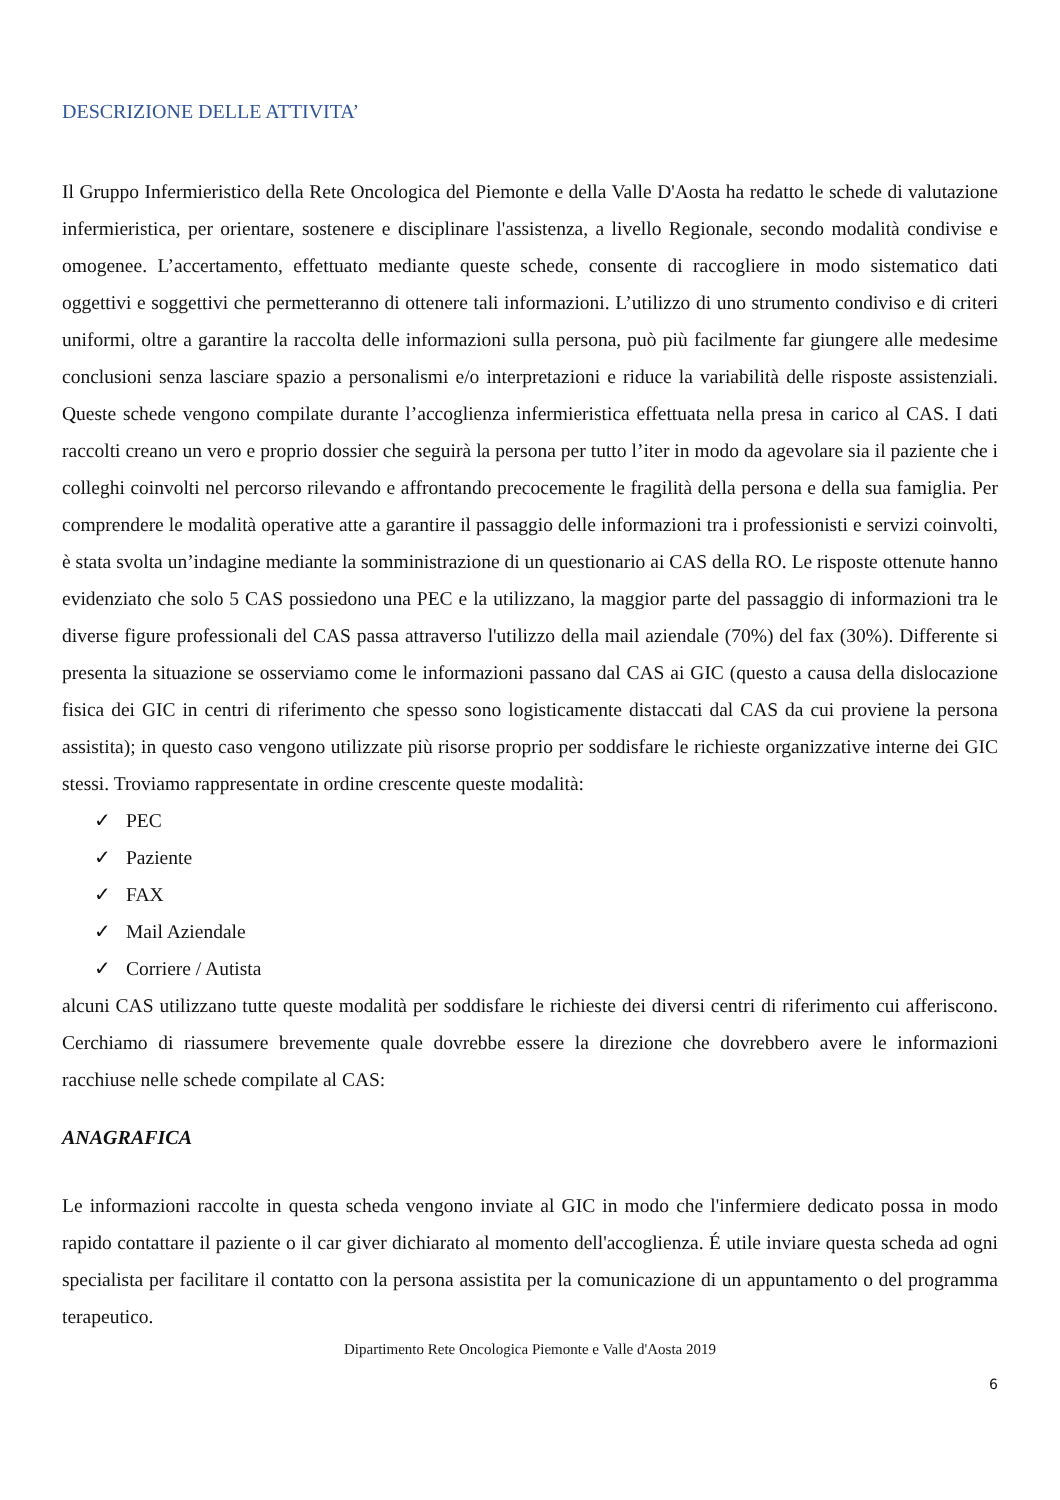DESCRIZIONE DELLE ATTIVITA’
Il Gruppo Infermieristico della Rete Oncologica del Piemonte e della Valle D'Aosta ha redatto le schede di valutazione infermieristica, per orientare, sostenere e disciplinare l'assistenza, a livello Regionale, secondo modalità condivise e omogenee. L’accertamento, effettuato mediante queste schede, consente di raccogliere in modo sistematico dati oggettivi e soggettivi che permetteranno di ottenere tali informazioni. L’utilizzo di uno strumento condiviso e di criteri uniformi, oltre a garantire la raccolta delle informazioni sulla persona, può più facilmente far giungere alle medesime conclusioni senza lasciare spazio a personalismi e/o interpretazioni e riduce la variabilità delle risposte assistenziali. Queste schede vengono compilate durante l’accoglienza infermieristica effettuata nella presa in carico al CAS. I dati raccolti creano un vero e proprio dossier che seguirà la persona per tutto l’iter in modo da agevolare sia il paziente che i colleghi coinvolti nel percorso rilevando e affrontando precocemente le fragilità della persona e della sua famiglia. Per comprendere le modalità operative atte a garantire il passaggio delle informazioni tra i professionisti e servizi coinvolti, è stata svolta un’indagine mediante la somministrazione di un questionario ai CAS della RO. Le risposte ottenute hanno evidenziato che solo 5 CAS possiedono una PEC e la utilizzano, la maggior parte del passaggio di informazioni tra le diverse figure professionali del CAS passa attraverso l'utilizzo della mail aziendale (70%) del fax (30%). Differente si presenta la situazione se osserviamo come le informazioni passano dal CAS ai GIC (questo a causa della dislocazione fisica dei GIC in centri di riferimento che spesso sono logisticamente distaccati dal CAS da cui proviene la persona assistita); in questo caso vengono utilizzate più risorse proprio per soddisfare le richieste organizzative interne dei GIC stessi. Troviamo rappresentate in ordine crescente queste modalità:
✓ PEC
✓ Paziente
✓ FAX
✓ Mail Aziendale
✓ Corriere / Autista
alcuni CAS utilizzano tutte queste modalità per soddisfare le richieste dei diversi centri di riferimento cui afferiscono. Cerchiamo di riassumere brevemente quale dovrebbe essere la direzione che dovrebbero avere le informazioni racchiuse nelle schede compilate al CAS:
ANAGRAFICA
Le informazioni raccolte in questa scheda vengono inviate al GIC in modo che l'infermiere dedicato possa in modo rapido contattare il paziente o il car giver dichiarato al momento dell'accoglienza. É utile inviare questa scheda ad ogni specialista per facilitare il contatto con la persona assistita per la comunicazione di un appuntamento o del programma terapeutico.
Dipartimento Rete Oncologica Piemonte e Valle d'Aosta 2019
6